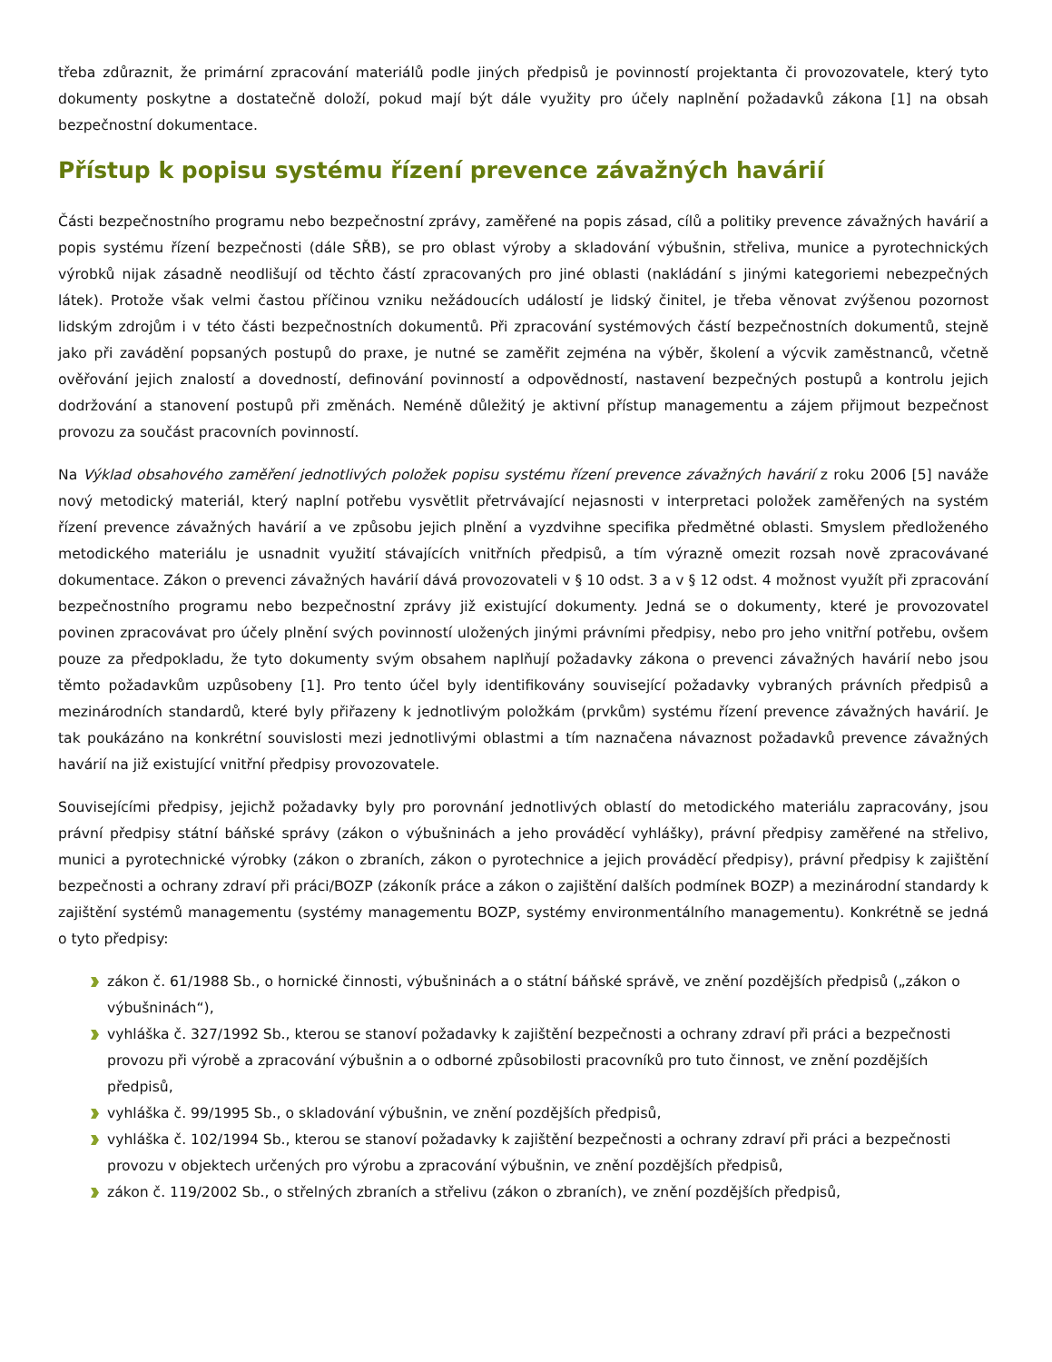třeba zdůraznit, že primární zpracování materiálů podle jiných předpisů je povinností projektanta či provozovatele, který tyto dokumenty poskytne a dostatečně doloží, pokud mají být dále využity pro účely naplnění požadavků zákona [1] na obsah bezpečnostní dokumentace.
Přístup k popisu systému řízení prevence závažných havárií
Části bezpečnostního programu nebo bezpečnostní zprávy, zaměřené na popis zásad, cílů a politiky prevence závažných havárií a popis systému řízení bezpečnosti (dále SŘB), se pro oblast výroby a skladování výbušnin, střeliva, munice a pyrotechnických výrobků nijak zásadně neodlišují od těchto částí zpracovaných pro jiné oblasti (nakládání s jinými kategoriemi nebezpečných látek). Protože však velmi častou příčinou vzniku nežádoucích událostí je lidský činitel, je třeba věnovat zvýšenou pozornost lidským zdrojům i v této části bezpečnostních dokumentů. Při zpracování systémových částí bezpečnostních dokumentů, stejně jako při zavádění popsaných postupů do praxe, je nutné se zaměřit zejména na výběr, školení a výcvik zaměstnanců, včetně ověřování jejich znalostí a dovedností, definování povinností a odpovědností, nastavení bezpečných postupů a kontrolu jejich dodržování a stanovení postupů při změnách. Neméně důležitý je aktivní přístup managementu a zájem přijmout bezpečnost provozu za součást pracovních povinností.
Na Výklad obsahového zaměření jednotlivých položek popisu systému řízení prevence závažných havárií z roku 2006 [5] naváže nový metodický materiál, který naplní potřebu vysvětlit přetrvávající nejasnosti v interpretaci položek zaměřených na systém řízení prevence závažných havárií a ve způsobu jejich plnění a vyzdvihne specifika předmětné oblasti. Smyslem předloženého metodického materiálu je usnadnit využití stávajících vnitřních předpisů, a tím výrazně omezit rozsah nově zpracovávané dokumentace. Zákon o prevenci závažných havárií dává provozovateli v § 10 odst. 3 a v § 12 odst. 4 možnost využít při zpracování bezpečnostního programu nebo bezpečnostní zprávy již existující dokumenty. Jedná se o dokumenty, které je provozovatel povinen zpracovávat pro účely plnění svých povinností uložených jinými právními předpisy, nebo pro jeho vnitřní potřebu, ovšem pouze za předpokladu, že tyto dokumenty svým obsahem naplňují požadavky zákona o prevenci závažných havárií nebo jsou těmto požadavkům uzpůsobeny [1]. Pro tento účel byly identifikovány související požadavky vybraných právních předpisů a mezinárodních standardů, které byly přiřazeny k jednotlivým položkám (prvkům) systému řízení prevence závažných havárií. Je tak poukázáno na konkrétní souvislosti mezi jednotlivými oblastmi a tím naznačena návaznost požadavků prevence závažných havárií na již existující vnitřní předpisy provozovatele.
Souvisejícími předpisy, jejichž požadavky byly pro porovnání jednotlivých oblastí do metodického materiálu zapracovány, jsou právní předpisy státní báňské správy (zákon o výbušninách a jeho prováděcí vyhlášky), právní předpisy zaměřené na střelivo, munici a pyrotechnické výrobky (zákon o zbraních, zákon o pyrotechnice a jejich prováděcí předpisy), právní předpisy k zajištění bezpečnosti a ochrany zdraví při práci/BOZP (zákoník práce a zákon o zajištění dalších podmínek BOZP) a mezinárodní standardy k zajištění systémů managementu (systémy managementu BOZP, systémy environmentálního managementu). Konkrétně se jedná o tyto předpisy:
zákon č. 61/1988 Sb., o hornické činnosti, výbušninách a o státní báňské správě, ve znění pozdějších předpisů („zákon o výbušninách“),
vyhláška č. 327/1992 Sb., kterou se stanoví požadavky k zajištění bezpečnosti a ochrany zdraví při práci a bezpečnosti provozu při výrobě a zpracování výbušnin a o odborné způsobilosti pracovníků pro tuto činnost, ve znění pozdějších předpisů,
vyhláška č. 99/1995 Sb., o skladování výbušnin, ve znění pozdějších předpisů,
vyhláška č. 102/1994 Sb., kterou se stanoví požadavky k zajištění bezpečnosti a ochrany zdraví při práci a bezpečnosti provozu v objektech určených pro výrobu a zpracování výbušnin, ve znění pozdějších předpisů,
zákon č. 119/2002 Sb., o střelných zbraních a střelivu (zákon o zbraních), ve znění pozdějších předpisů,